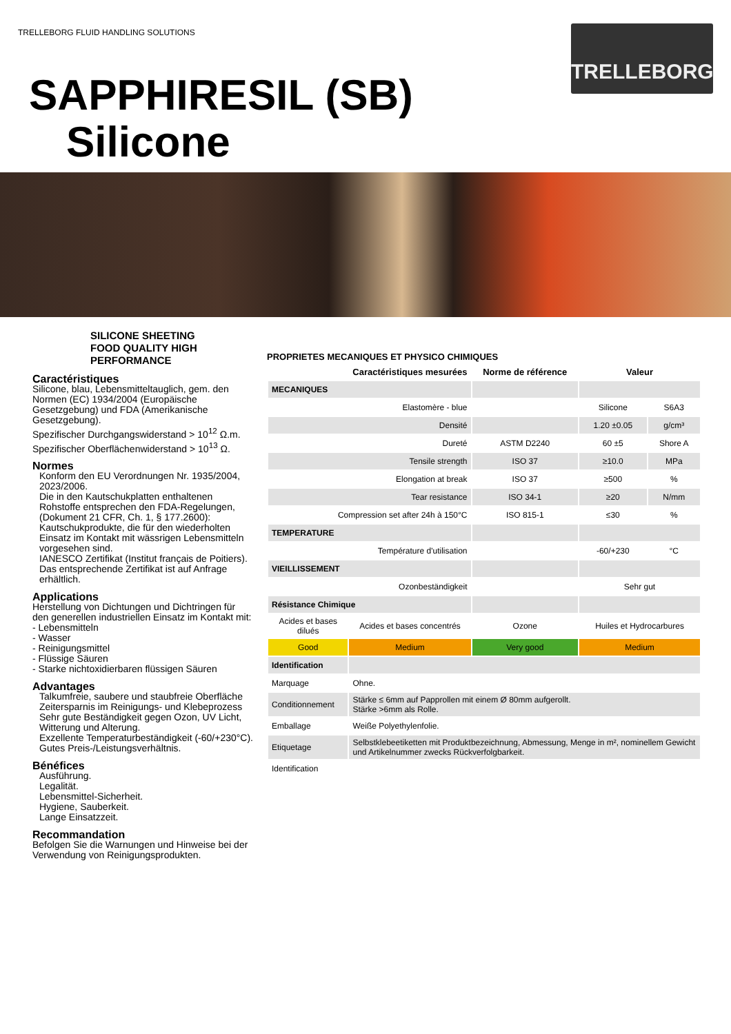TRELLEBORG FLUID HANDLING SOLUTIONS
TRELLEBORG
SAPPHIRESIL (SB)
Silicone
SILICONE SHEETING
FOOD QUALITY HIGH
PERFORMANCE
Caractéristiques
Silicone, blau, Lebensmitteltauglich, gem. den Normen (EC) 1934/2004 (Europäische Gesetzgebung) und FDA (Amerikanische Gesetzgebung).
Spezifischer Durchgangswiderstand > 10<sup>12</sup> Ω.m.
Spezifischer Oberflächenwiderstand > 10<sup>13</sup> Ω.
Normes
Konform den EU Verordnungen Nr. 1935/2004, 2023/2006.
Die in den Kautschukplatten enthaltenen Rohstoffe entsprechen den FDA-Regelungen, (Dokument 21 CFR, Ch. 1, § 177.2600): Kautschukprodukte, die für den wiederholten Einsatz im Kontakt mit wässrigen Lebensmitteln vorgesehen sind.
IANESCO Zertifikat (Institut français de Poitiers).
Das entsprechende Zertifikat ist auf Anfrage erhältlich.
Applications
Herstellung von Dichtungen und Dichtringen für den generellen industriellen Einsatz im Kontakt mit:
- Lebensmitteln
- Wasser
- Reinigungsmittel
- Flüssige Säuren
- Starke nichtoxidierbaren flüssigen Säuren
Advantages
Talkumfreie, saubere und staubfreie Oberfläche
Zeitersparnis im Reinigungs- und Klebeprozess
Sehr gute Beständigkeit gegen Ozon, UV Licht, Witterung und Alterung.
Exzellente Temperaturbeständigkeit (-60/+230°C).
Gutes Preis-/Leistungsverhältnis.
Bénéfices
Ausführung.
Legalität.
Lebensmittel-Sicherheit.
Hygiene, Sauberkeit.
Lange Einsatzzeit.
Recommandation
Befolgen Sie die Warnungen und Hinweise bei der Verwendung von Reinigungsprodukten.
PROPRIETES MECANIQUES ET PHYSICO CHIMIQUES
| Caractéristiques mesurées | | Norme de référence | Valeur | |
| --- | --- | --- | --- | --- |
| MECANIQUES | | | | |
| Elastomère - blue | | | Silicone | S6A3 |
| Densité | | | 1.20 ±0.05 | g/cm³ |
| Dureté | | ASTM D2240 | 60 ±5 | Shore A |
| Tensile strength | | ISO 37 | ≥10.0 | MPa |
| Elongation at break | | ISO 37 | ≥500 | % |
| Tear resistance | | ISO 34-1 | ≥20 | N/mm |
| Compression set after 24h à 150°C | | ISO 815-1 | ≤30 | % |
| TEMPERATURE | | | | |
| Température d'utilisation | | | -60/+230 | °C |
| VIEILLISSEMENT | | | | |
| Ozonbeständigkeit | | | Sehr gut | |
| Résistance Chimique | | | | |
| Acides et bases dilués | Acides et bases concentrés | Ozone | Huiles et Hydrocarbures | |
| Good | Medium | Very good | Medium | |
| Identification | | | | |
| Marquage | Ohne. | | | |
| Conditionnement | Stärke ≤ 6mm auf Papprollen mit einem Ø 80mm aufgerollt. Stärke >6mm als Rolle. | | | |
| Emballage | Weiße Polyethylenfolie. | | | |
| Etiquetage | Selbstklebeetiketten mit Produktbezeichnung, Abmessung, Menge in m², nominellem Gewicht und Artikelnummer zwecks Rückverfolgbarkeit. | | | |
| Identification | | | | |